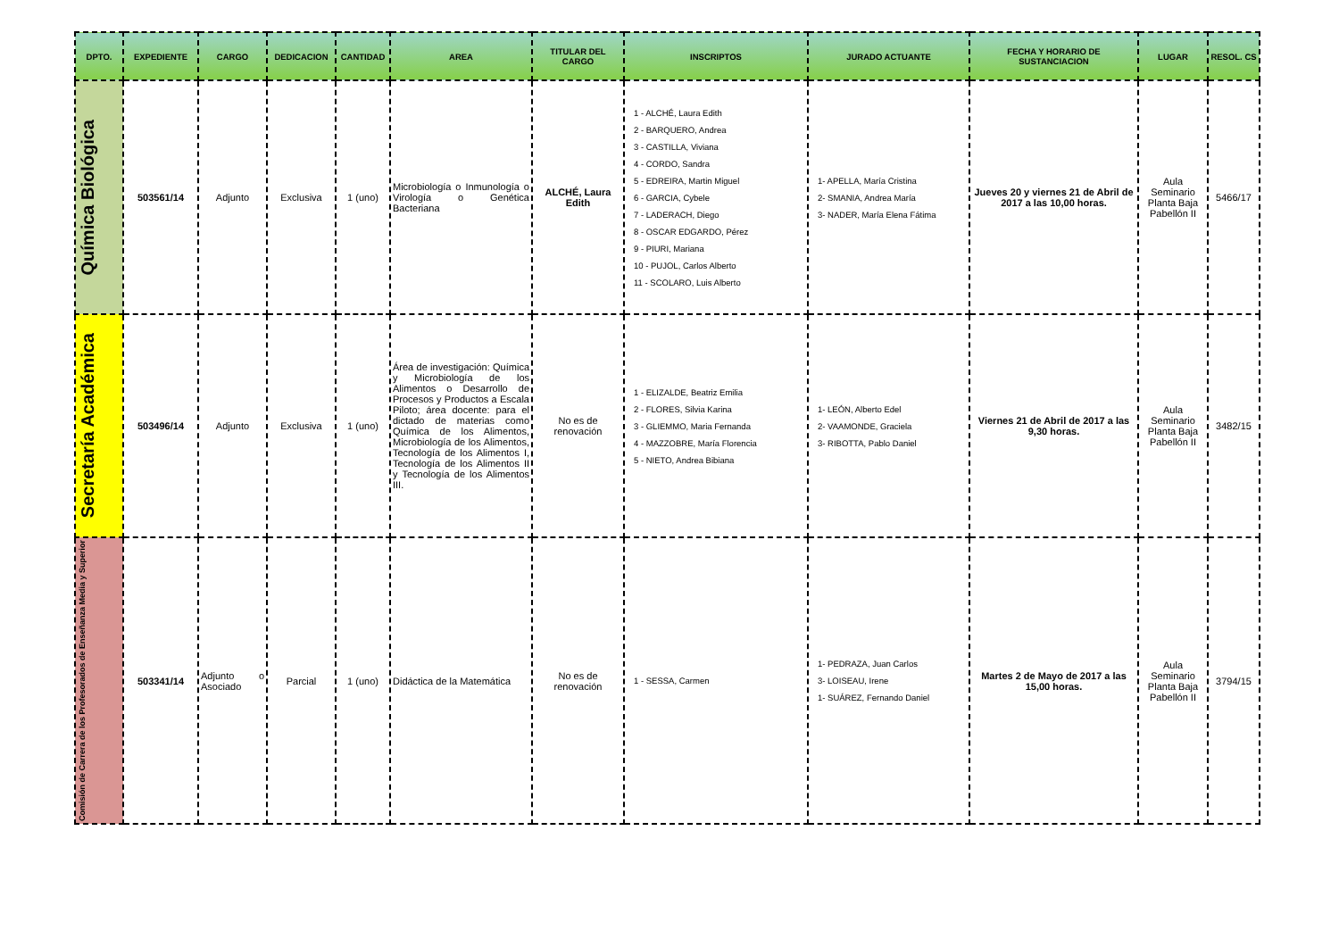| DPTO. | EXPEDIENTE | CARGO | DEDICACION | CANTIDAD | AREA | TITULAR DEL CARGO | INSCRIPTOS | JURADO ACTUANTE | FECHA Y HORARIO DE SUSTANCIACION | LUGAR | RESOL. CS |
| --- | --- | --- | --- | --- | --- | --- | --- | --- | --- | --- | --- |
| Química Biológica | 503561/14 | Adjunto | Exclusiva | 1 (uno) | Microbiología o Inmunología o Virología o Genética Bacteriana | ALCHÉ, Laura Edith | 1 - ALCHÉ, Laura Edith 2 - BARQUERO, Andrea 3 - CASTILLA, Viviana 4 - CORDO, Sandra 5 - EDREIRA, Martin Miguel 6 - GARCIA, Cybele 7 - LADERACH, Diego 8 - OSCAR EDGARDO, Pérez 9 - PIURI, Mariana 10 - PUJOL, Carlos Alberto 11 - SCOLARO, Luis Alberto | 1- APELLA, María Cristina 2- SMANIA, Andrea María 3- NADER, María Elena Fátima | Jueves 20 y viernes 21 de Abril de 2017 a las 10,00 horas. | Aula Seminario Planta Baja Pabellón II | 5466/17 |
| Secretaría Académica | 503496/14 | Adjunto | Exclusiva | 1 (uno) | Área de investigación: Química y Microbiología de los Alimentos o Desarrollo de Procesos y Productos a Escala Piloto; área docente: para el dictado de materias como Química de los Alimentos, Microbiología de los Alimentos, Tecnología de los Alimentos I, Tecnología de los Alimentos II y Tecnología de los Alimentos III. | No es de renovación | 1 - ELIZALDE, Beatriz Emilia 2 - FLORES, Silvia Karina 3 - GLIEMMO, Maria Fernanda 4 - MAZZOBRE, María Florencia 5 - NIETO, Andrea Bibiana | 1- LEÓN, Alberto Edel 2- VAAMONDE, Graciela 3- RIBOTTA, Pablo Daniel | Viernes 21 de Abril de 2017 a las 9,30 horas. | Aula Seminario Planta Baja Pabellón II | 3482/15 |
| Comisión de Carrera de los Profesorados de Enseñanza Media y Superior | 503341/14 | Adjunto o Asociado | Parcial | 1 (uno) | Didáctica de la Matemática | No es de renovación | 1 - SESSA, Carmen | 1- PEDRAZA, Juan Carlos 3- LOISEAU, Irene 1- SUÁREZ, Fernando Daniel | Martes 2 de Mayo de 2017 a las 15,00 horas. | Aula Seminario Planta Baja Pabellón II | 3794/15 |